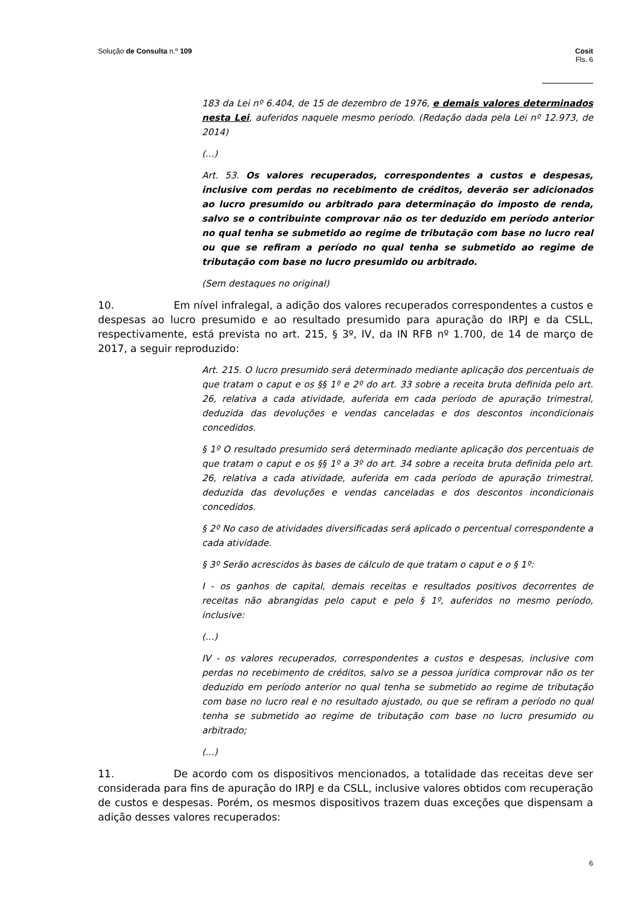Solução de Consulta n.º 109 Cosit
Fls. 6
183 da Lei nº 6.404, de 15 de dezembro de 1976, e demais valores determinados nesta Lei, auferidos naquele mesmo período. (Redação dada pela Lei nº 12.973, de 2014)
(...)
Art. 53. Os valores recuperados, correspondentes a custos e despesas, inclusive com perdas no recebimento de créditos, deverão ser adicionados ao lucro presumido ou arbitrado para determinação do imposto de renda, salvo se o contribuinte comprovar não os ter deduzido em período anterior no qual tenha se submetido ao regime de tributação com base no lucro real ou que se refiram a período no qual tenha se submetido ao regime de tributação com base no lucro presumido ou arbitrado.
(Sem destaques no original)
10. Em nível infralegal, a adição dos valores recuperados correspondentes a custos e despesas ao lucro presumido e ao resultado presumido para apuração do IRPJ e da CSLL, respectivamente, está prevista no art. 215, § 3º, IV, da IN RFB nº 1.700, de 14 de março de 2017, a seguir reproduzido:
Art. 215. O lucro presumido será determinado mediante aplicação dos percentuais de que tratam o caput e os §§ 1º e 2º do art. 33 sobre a receita bruta definida pelo art. 26, relativa a cada atividade, auferida em cada período de apuração trimestral, deduzida das devoluções e vendas canceladas e dos descontos incondicionais concedidos.
§ 1º O resultado presumido será determinado mediante aplicação dos percentuais de que tratam o caput e os §§ 1º a 3º do art. 34 sobre a receita bruta definida pelo art. 26, relativa a cada atividade, auferida em cada período de apuração trimestral, deduzida das devoluções e vendas canceladas e dos descontos incondicionais concedidos.
§ 2º No caso de atividades diversificadas será aplicado o percentual correspondente a cada atividade.
§ 3º Serão acrescidos às bases de cálculo de que tratam o caput e o § 1º:
I - os ganhos de capital, demais receitas e resultados positivos decorrentes de receitas não abrangidas pelo caput e pelo § 1º, auferidos no mesmo período, inclusive:
(...)
IV - os valores recuperados, correspondentes a custos e despesas, inclusive com perdas no recebimento de créditos, salvo se a pessoa jurídica comprovar não os ter deduzido em período anterior no qual tenha se submetido ao regime de tributação com base no lucro real e no resultado ajustado, ou que se refiram a período no qual tenha se submetido ao regime de tributação com base no lucro presumido ou arbitrado;
(...)
11. De acordo com os dispositivos mencionados, a totalidade das receitas deve ser considerada para fins de apuração do IRPJ e da CSLL, inclusive valores obtidos com recuperação de custos e despesas. Porém, os mesmos dispositivos trazem duas exceções que dispensam a adição desses valores recuperados:
6